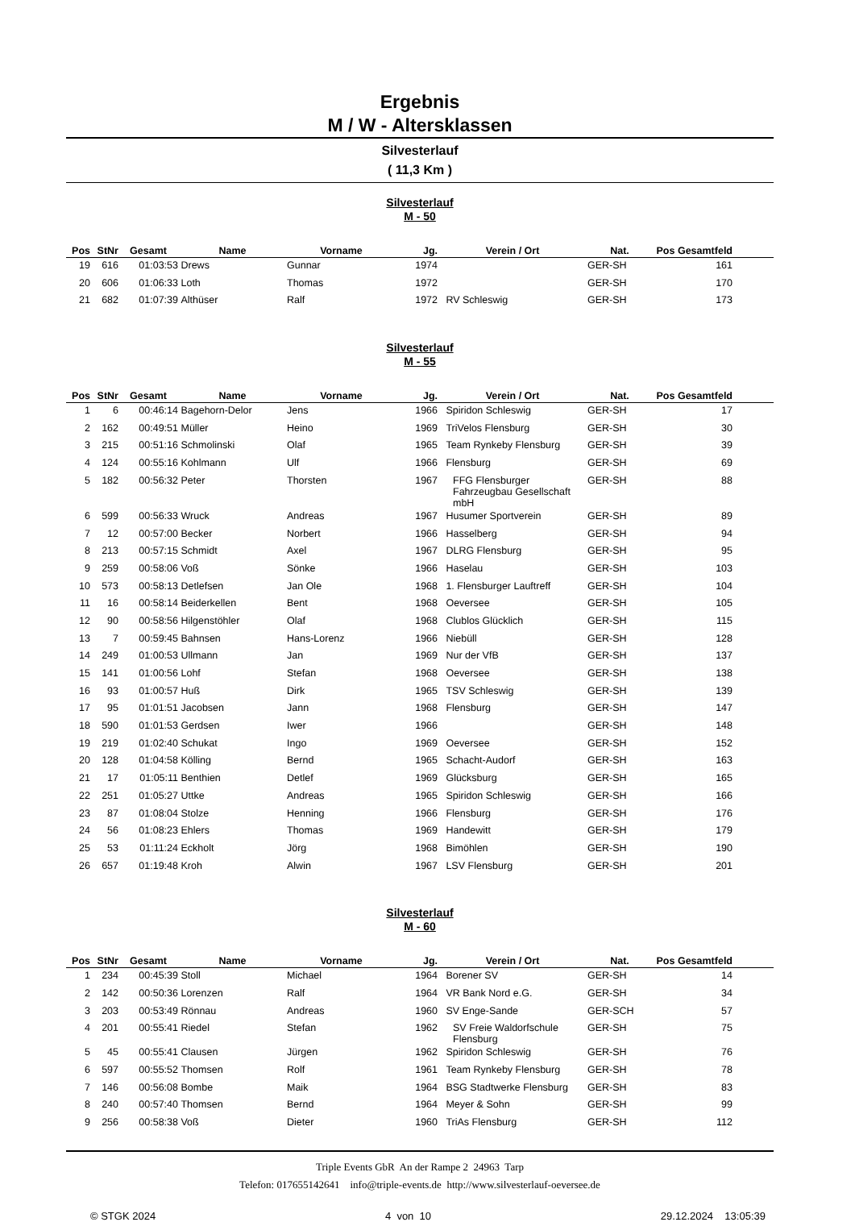Ergebnis
M / W - Altersklassen
Silvesterlauf
( 11,3 Km )
Silvesterlauf
M - 50
| Pos | StNr | Gesamt | Name | Vorname | Jg. | Verein / Ort | Nat. | Pos Gesamtfeld | |
| --- | --- | --- | --- | --- | --- | --- | --- | --- | --- |
| 19 | 616 | 01:03:53 | Drews | Gunnar | 1974 | | GER-SH | 161 | |
| 20 | 606 | 01:06:33 | Loth | Thomas | 1972 | | GER-SH | 170 | |
| 21 | 682 | 01:07:39 | Althüser | Ralf | 1972 | RV Schleswig | GER-SH | 173 | |
Silvesterlauf
M - 55
| Pos | StNr | Gesamt | Name | Vorname | Jg. | Verein / Ort | Nat. | Pos Gesamtfeld | |
| --- | --- | --- | --- | --- | --- | --- | --- | --- | --- |
| 1 | 6 | 00:46:14 | Bagehorn-Delor | Jens | 1966 | Spiridon Schleswig | GER-SH | 17 | |
| 2 | 162 | 00:49:51 | Müller | Heino | 1969 | TriVelos Flensburg | GER-SH | 30 | |
| 3 | 215 | 00:51:16 | Schmolinski | Olaf | 1965 | Team Rynkeby Flensburg | GER-SH | 39 | |
| 4 | 124 | 00:55:16 | Kohlmann | Ulf | 1966 | Flensburg | GER-SH | 69 | |
| 5 | 182 | 00:56:32 | Peter | Thorsten | 1967 | FFG Flensburger Fahrzeugbau Gesellschaft mbH | GER-SH | 88 | |
| 6 | 599 | 00:56:33 | Wruck | Andreas | 1967 | Husumer Sportverein | GER-SH | 89 | |
| 7 | 12 | 00:57:00 | Becker | Norbert | 1966 | Hasselberg | GER-SH | 94 | |
| 8 | 213 | 00:57:15 | Schmidt | Axel | 1967 | DLRG Flensburg | GER-SH | 95 | |
| 9 | 259 | 00:58:06 | Voß | Sönke | 1966 | Haselau | GER-SH | 103 | |
| 10 | 573 | 00:58:13 | Detlefsen | Jan Ole | 1968 | 1. Flensburger Lauftreff | GER-SH | 104 | |
| 11 | 16 | 00:58:14 | Beiderkellen | Bent | 1968 | Oeversee | GER-SH | 105 | |
| 12 | 90 | 00:58:56 | Hilgenstöhler | Olaf | 1968 | Clublos Glücklich | GER-SH | 115 | |
| 13 | 7 | 00:59:45 | Bahnsen | Hans-Lorenz | 1966 | Niebüll | GER-SH | 128 | |
| 14 | 249 | 01:00:53 | Ullmann | Jan | 1969 | Nur der VfB | GER-SH | 137 | |
| 15 | 141 | 01:00:56 | Lohf | Stefan | 1968 | Oeversee | GER-SH | 138 | |
| 16 | 93 | 01:00:57 | Huß | Dirk | 1965 | TSV Schleswig | GER-SH | 139 | |
| 17 | 95 | 01:01:51 | Jacobsen | Jann | 1968 | Flensburg | GER-SH | 147 | |
| 18 | 590 | 01:01:53 | Gerdsen | Iwer | 1966 | | GER-SH | 148 | |
| 19 | 219 | 01:02:40 | Schukat | Ingo | 1969 | Oeversee | GER-SH | 152 | |
| 20 | 128 | 01:04:58 | Kölling | Bernd | 1965 | Schacht-Audorf | GER-SH | 163 | |
| 21 | 17 | 01:05:11 | Benthien | Detlef | 1969 | Glücksburg | GER-SH | 165 | |
| 22 | 251 | 01:05:27 | Uttke | Andreas | 1965 | Spiridon Schleswig | GER-SH | 166 | |
| 23 | 87 | 01:08:04 | Stolze | Henning | 1966 | Flensburg | GER-SH | 176 | |
| 24 | 56 | 01:08:23 | Ehlers | Thomas | 1969 | Handewitt | GER-SH | 179 | |
| 25 | 53 | 01:11:24 | Eckholt | Jörg | 1968 | Bimöhlen | GER-SH | 190 | |
| 26 | 657 | 01:19:48 | Kroh | Alwin | 1967 | LSV Flensburg | GER-SH | 201 | |
Silvesterlauf
M - 60
| Pos | StNr | Gesamt | Name | Vorname | Jg. | Verein / Ort | Nat. | Pos Gesamtfeld | |
| --- | --- | --- | --- | --- | --- | --- | --- | --- | --- |
| 1 | 234 | 00:45:39 | Stoll | Michael | 1964 | Borener SV | GER-SH | 14 | |
| 2 | 142 | 00:50:36 | Lorenzen | Ralf | 1964 | VR Bank Nord e.G. | GER-SH | 34 | |
| 3 | 203 | 00:53:49 | Rönnau | Andreas | 1960 | SV Enge-Sande | GER-SCH | 57 | |
| 4 | 201 | 00:55:41 | Riedel | Stefan | 1962 | SV Freie Waldorfschule Flensburg | GER-SH | 75 | |
| 5 | 45 | 00:55:41 | Clausen | Jürgen | 1962 | Spiridon Schleswig | GER-SH | 76 | |
| 6 | 597 | 00:55:52 | Thomsen | Rolf | 1961 | Team Rynkeby Flensburg | GER-SH | 78 | |
| 7 | 146 | 00:56:08 | Bombe | Maik | 1964 | BSG Stadtwerke Flensburg | GER-SH | 83 | |
| 8 | 240 | 00:57:40 | Thomsen | Bernd | 1964 | Meyer & Sohn | GER-SH | 99 | |
| 9 | 256 | 00:58:38 | Voß | Dieter | 1960 | TriAs Flensburg | GER-SH | 112 | |
Triple Events GbR An der Rampe 2 24963 Tarp
Telefon: 017655142641 info@triple-events.de http://www.silvesterlauf-oeversee.de
© STGK 2024 4 von 10 29.12.2024 13:05:39